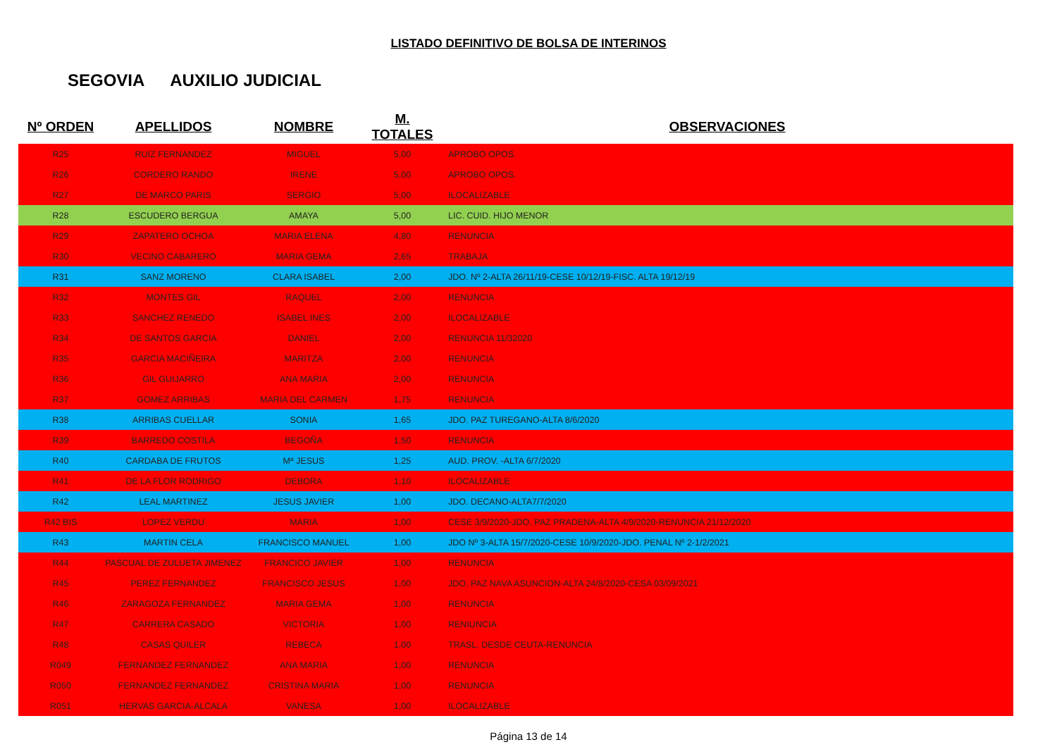LISTADO DEFINITIVO DE BOLSA DE INTERINOS
SEGOVIA AUXILIO JUDICIAL
| Nº ORDEN | APELLIDOS | NOMBRE | M. TOTALES | OBSERVACIONES |
| --- | --- | --- | --- | --- |
| R25 | RUIZ FERNANDEZ | MIGUEL | 5,00 | APROBO OPOS. |
| R26 | CORDERO RANDO | IRENE | 5,00 | APROBO OPOS. |
| R27 | DE MARCO PARIS | SERGIO | 5,00 | ILOCALIZABLE |
| R28 | ESCUDERO BERGUA | AMAYA | 5,00 | LIC. CUID. HIJO MENOR |
| R29 | ZAPATERO OCHOA | MARIA ELENA | 4,80 | RENUNCIA |
| R30 | VECINO CABARERO | MARIA GEMA | 2,65 | TRABAJA |
| R31 | SANZ MORENO | CLARA ISABEL | 2,00 | JDO. Nº 2-ALTA 26/11/19-CESE 10/12/19-FISC. ALTA 19/12/19 |
| R32 | MONTES GIL | RAQUEL | 2,00 | RENUNCIA |
| R33 | SANCHEZ RENEDO | ISABEL INES | 2,00 | ILOCALIZABLE |
| R34 | DE SANTOS GARCIA | DANIEL | 2,00 | RENUNCIA 11/32020 |
| R35 | GARCIA MACIÑEIRA | MARITZA | 2,00 | RENUNCIA |
| R36 | GIL GUIJARRO | ANA MARIA | 2,00 | RENUNCIA |
| R37 | GOMEZ ARRIBAS | MARIA DEL CARMEN | 1,75 | RENUNCIA |
| R38 | ARRIBAS CUELLAR | SONIA | 1,65 | JDO. PAZ TUREGANO-ALTA 8/6/2020 |
| R39 | BARREDO COSTILA | BEGOÑA | 1,50 | RENUNCIA |
| R40 | CARDABA DE FRUTOS | Mª JESUS | 1,25 | AUD. PROV. -ALTA 6/7/2020 |
| R41 | DE LA FLOR RODRIGO | DEBORA | 1,10 | ILOCALIZABLE |
| R42 | LEAL MARTINEZ | JESUS JAVIER | 1,00 | JDO. DECANO-ALTA7/7/2020 |
| R42 BIS | LOPEZ VERDU | MARIA | 1,00 | CESE 3/9/2020-JDO. PAZ PRADENA-ALTA 4/9/2020-RENUNCIA 21/12/2020 |
| R43 | MARTIN CELA | FRANCISCO MANUEL | 1,00 | JDO Nº 3-ALTA 15/7/2020-CESE 10/9/2020-JDO. PENAL Nº 2-1/2/2021 |
| R44 | PASCUAL DE ZULUETA JIMENEZ | FRANCICO JAVIER | 1,00 | RENUNCIA |
| R45 | PEREZ FERNANDEZ | FRANCISCO JESUS | 1,00 | JDO. PAZ NAVA ASUNCION-ALTA 24/8/2020-CESA 03/09/2021 |
| R46 | ZARAGOZA FERNANDEZ | MARIA GEMA | 1,00 | RENUNCIA |
| R47 | CARRERA CASADO | VICTORIA | 1,00 | RENIUNCIA |
| R48 | CASAS QUILER | REBECA | 1,00 | TRASL. DESDE CEUTA-RENUNCIA |
| R049 | FERNANDEZ FERNANDEZ | ANA MARIA | 1,00 | RENUNCIA |
| R050 | FERNANDEZ FERNANDEZ | CRISTINA MARIA | 1,00 | RENUNCIA |
| R051 | HERVAS GARCIA-ALCALA | VANESA | 1,00 | ILOCALIZABLE |
Página 13 de 14